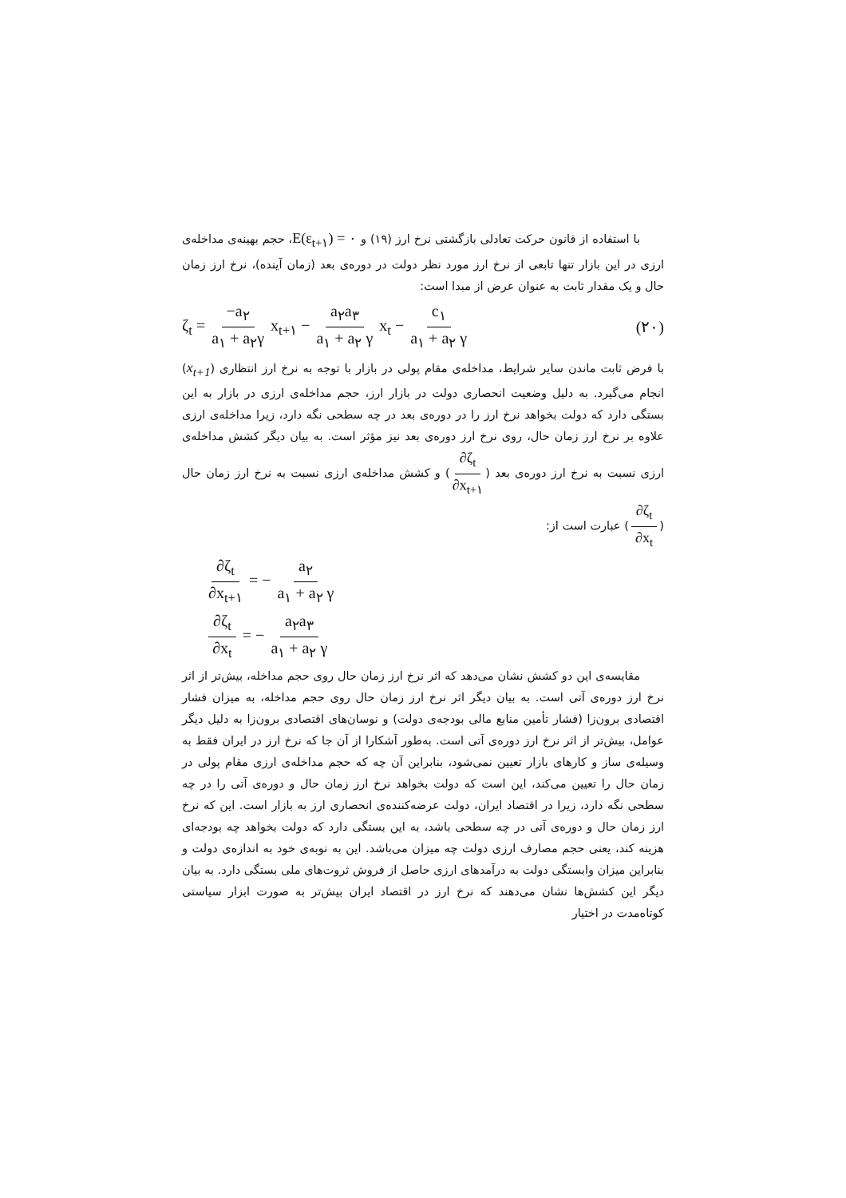با استفاده از قانون حرکت تعادلی بازگشتی نرخ ارز (۱۹) و E(ε<sub>t+۱</sub>) = ۰، حجم بهینه‌ی مداخله‌ی ارزی در این بازار تنها تابعی از نرخ ارز مورد نظر دولت در دوره‌ی بعد (زمان آینده)، نرخ ارز زمان حال و یک مقدار ثابت به عنوان عرض از مبدا است:
ζ<sub>t</sub> = −a<sub>۲</sub> a<sub>۱</sub> + a<sub>۲</sub>γ x<sub>t+۱</sub> − a<sub>۲</sub>a<sub>۳</sub> a<sub>۱</sub> + a<sub>۲</sub> γ x<sub>t</sub> − c<sub>۱</sub> a<sub>۱</sub> + a<sub>۲</sub> γ
(۲۰)
با فرض ثابت ماندن سایر شرایط، مداخله‌ی مقام پولی در بازار با توجه به نرخ ارز انتظاری (x<sub>t+1</sub>) انجام می‌گیرد. به دلیل وضعیت انحصاری دولت در بازار ارز، حجم مداخله‌ی ارزی در بازار به این بستگی دارد که دولت بخواهد نرخ ارز را در دوره‌ی بعد در چه سطحی نگه دارد، زیرا مداخله‌ی ارزی علاوه بر نرخ ارز زمان حال، روی نرخ ارز دوره‌ی بعد نیز مؤثر است. به بیان دیگر کشش مداخله‌ی ارزی نسبت به نرخ ارز دوره‌ی بعد (∂ζ<sub>t</sub> ∂x<sub>t+۱</sub>) و کشش مداخله‌ی ارزی نسبت به نرخ ارز زمان حال (∂ζ<sub>t</sub> ∂x<sub>t</sub>) عبارت است از:
∂ζ<sub>t</sub> ∂x<sub>t+۱</sub> = − a<sub>۲</sub> a<sub>۱</sub> + a<sub>۲</sub> γ
∂ζ<sub>t</sub> ∂x<sub>t</sub> = − a<sub>۲</sub>a<sub>۳</sub> a<sub>۱</sub> + a<sub>۲</sub> γ
مقایسه‌ی این دو کشش نشان می‌دهد که اثر نرخ ارز زمان حال روی حجم مداخله، بیش‌تر از اثر نرخ ارز دوره‌ی آتی است. به بیان دیگر اثر نرخ ارز زمان حال روی حجم مداخله، به میزان فشار اقتصادی برون‌زا (فشار تأمین منابع مالی بودجه‌ی دولت) و نوسان‌های اقتصادی برون‌زا به دلیل دیگر عوامل، بیش‌تر از اثر نرخ ارز دوره‌ی آتی است. به‌طور آشکارا از آن جا که نرخ ارز در ایران فقط به وسیله‌ی ساز و کارهای بازار تعیین نمی‌شود، بنابراین آن چه که حجم مداخله‌ی ارزی مقام پولی در زمان حال را تعیین می‌کند، این است که دولت بخواهد نرخ ارز زمان حال و دوره‌ی آتی را در چه سطحی نگه دارد، زیرا در اقتصاد ایران، دولت عرضه‌کننده‌ی انحصاری ارز به بازار است. این که نرخ ارز زمان حال و دوره‌ی آتی در چه سطحی باشد، به این بستگی دارد که دولت بخواهد چه بودجه‌ای هزینه کند، یعنی حجم مصارف ارزی دولت چه میزان می‌باشد. این به نوبه‌ی خود به اندازه‌ی دولت و بنابراین میزان وابستگی دولت به درآمدهای ارزی حاصل از فروش ثروت‌های ملی بستگی دارد. به بیان دیگر این کشش‌ها نشان می‌دهند که نرخ ارز در اقتصاد ایران بیش‌تر به صورت ابزار سیاستی کوتاه‌مدت در اختیار